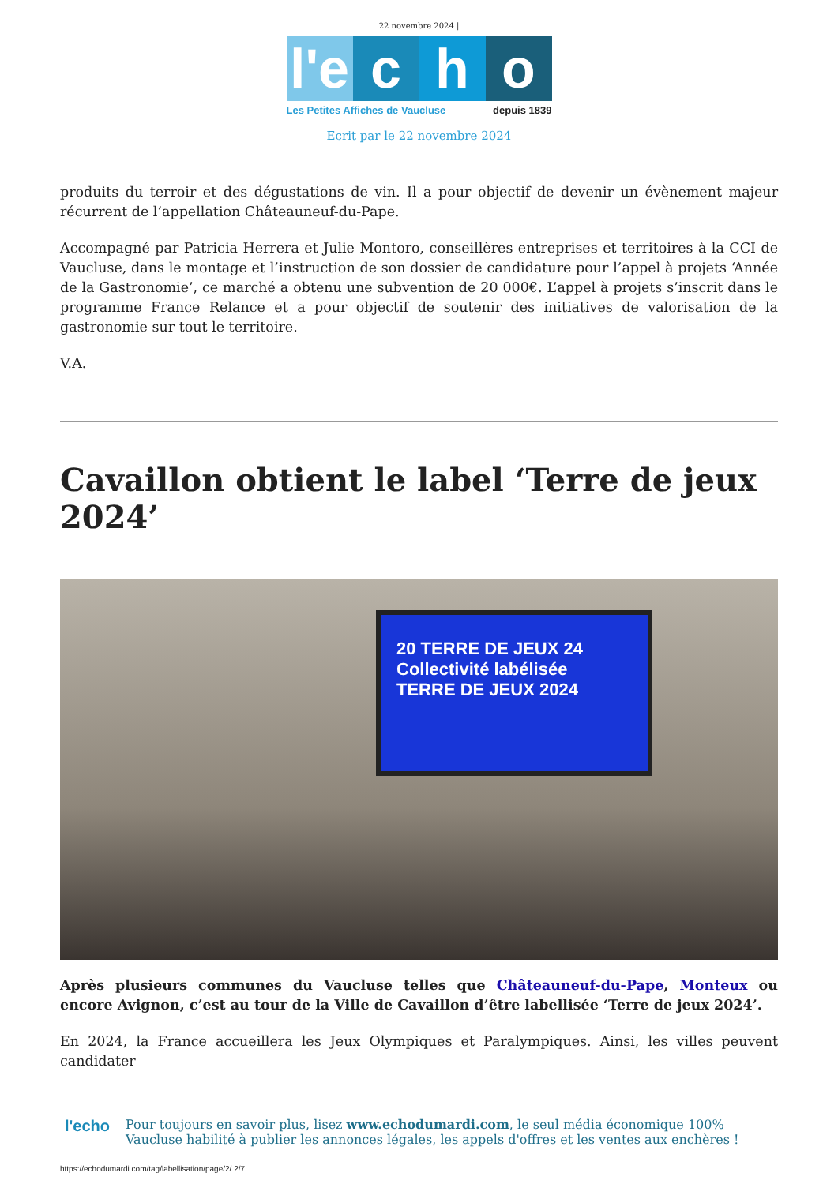22 novembre 2024 |
l'e c h o
Les Petites Affiches de Vaucluse depuis 1839
Ecrit par le 22 novembre 2024
produits du terroir et des dégustations de vin. Il a pour objectif de devenir un évènement majeur récurrent de l’appellation Châteauneuf-du-Pape.
Accompagné par Patricia Herrera et Julie Montoro, conseillères entreprises et territoires à la CCI de Vaucluse, dans le montage et l’instruction de son dossier de candidature pour l’appel à projets ‘Année de la Gastronomie’, ce marché a obtenu une subvention de 20 000€. L’appel à projets s’inscrit dans le programme France Relance et a pour objectif de soutenir des initiatives de valorisation de la gastronomie sur tout le territoire.
V.A.
Cavaillon obtient le label ‘Terre de jeux 2024’
20 TERRE DE JEUX 24
Collectivité labélisée
TERRE DE JEUX 2024
Après plusieurs communes du Vaucluse telles que Châteauneuf-du-Pape, Monteux ou encore Avignon, c’est au tour de la Ville de Cavaillon d’être labellisée ‘Terre de jeux 2024’.
En 2024, la France accueillera les Jeux Olympiques et Paralympiques. Ainsi, les villes peuvent candidater
l'echo
Pour toujours en savoir plus, lisez www.echodumardi.com, le seul média économique 100% Vaucluse habilité à publier les annonces légales, les appels d'offres et les ventes aux enchères !
https://echodumardi.com/tag/labellisation/page/2/ 2/7